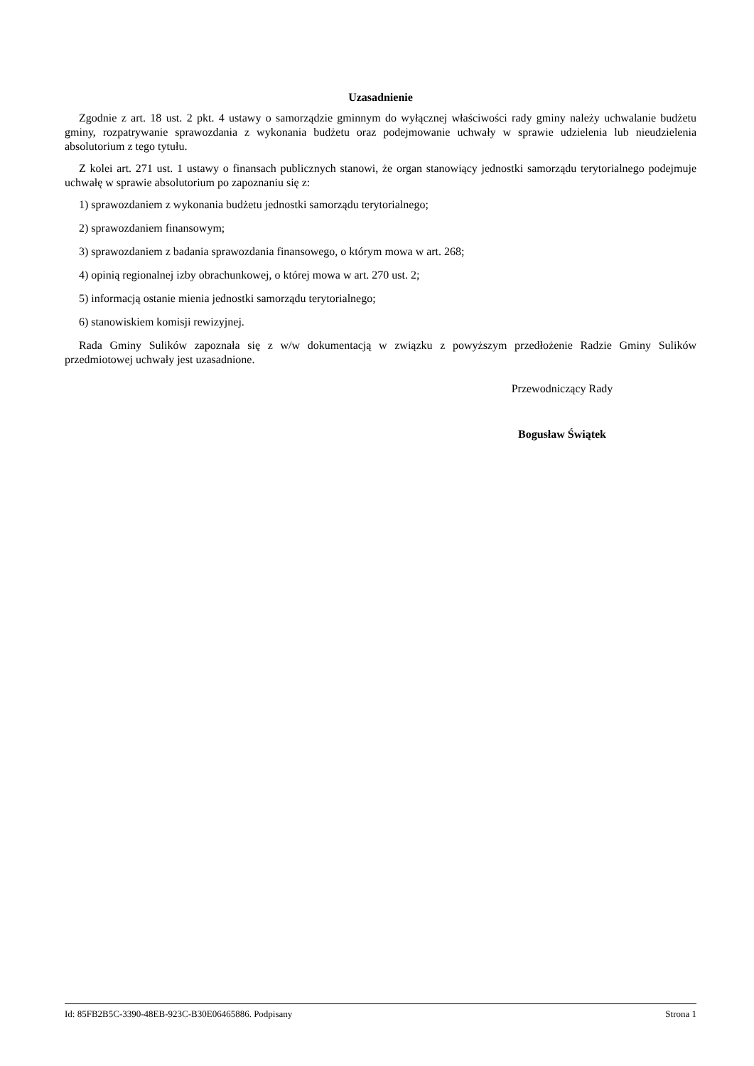Uzasadnienie
Zgodnie z art. 18 ust. 2 pkt. 4 ustawy o samorządzie gminnym do wyłącznej właściwości rady gminy należy uchwalanie budżetu gminy, rozpatrywanie sprawozdania z wykonania budżetu oraz podejmowanie uchwały w sprawie udzielenia lub nieudzielenia absolutorium z tego tytułu.
Z kolei art. 271 ust. 1 ustawy o finansach publicznych stanowi, że organ stanowiący jednostki samorządu terytorialnego podejmuje uchwałę w sprawie absolutorium po zapoznaniu się z:
1) sprawozdaniem z wykonania budżetu jednostki samorządu terytorialnego;
2) sprawozdaniem finansowym;
3) sprawozdaniem z badania sprawozdania finansowego, o którym mowa w art. 268;
4) opinią regionalnej izby obrachunkowej, o której mowa w art. 270 ust. 2;
5) informacją ostanie mienia jednostki samorządu terytorialnego;
6) stanowiskiem komisji rewizyjnej.
Rada Gminy Sulików zapoznała się z w/w dokumentacją w związku z powyższym przedłożenie Radzie Gminy Sulików przedmiotowej uchwały jest uzasadnione.
Przewodniczący Rady
Bogusław Świątek
Id: 85FB2B5C-3390-48EB-923C-B30E06465886. Podpisany Strona 1